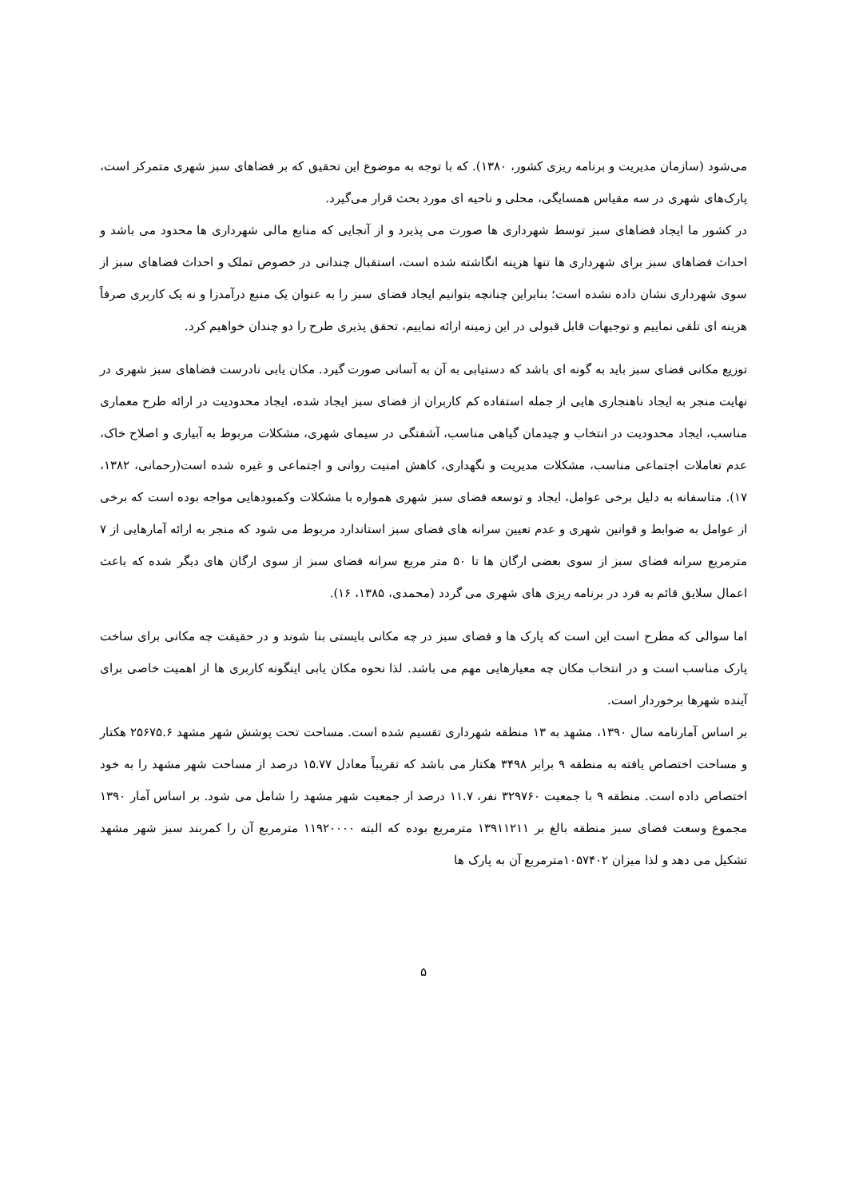می‌شود (سازمان مدیریت و برنامه ریزی کشور، ۱۳۸۰). که با توجه به موضوع این تحقیق که بر فضاهای سبز شهری متمرکز است، پارک‌های شهری در سه مقیاس همسایگی، محلی و ناحیه ای مورد بحث قرار می‌گیرد.
در کشور ما ایجاد فضاهای سبز توسط شهرداری ها صورت می پذیرد و از آنجایی که منابع مالی شهرداری ها محدود می باشد و احداث فضاهای سبز برای شهرداری ها تنها هزینه انگاشته شده است، استقبال چندانی در خصوص تملک و احداث فضاهای سبز از سوی شهرداری نشان داده نشده است؛ بنابراین چنانچه بتوانیم ایجاد فضای سبز را به عنوان یک منبع درآمدزا و نه یک کاربری صرفاً هزینه ای تلقی نماییم و توجیهات قابل قبولی در این زمینه ارائه نماییم، تحقق پذیری طرح را دو چندان خواهیم کرد.
توزیع مکانی فضای سبز باید به گونه ای باشد که دستیابی به آن به آسانی صورت گیرد. مکان یابی نادرست فضاهای سبز شهری در نهایت منجر به ایجاد ناهنجاری هایی از جمله استفاده کم کاربران از فضای سبز ایجاد شده، ایجاد محدودیت در ارائه طرح معماری مناسب، ایجاد محدودیت در انتخاب و چیدمان گیاهی مناسب، آشفتگی در سیمای شهری، مشکلات مربوط به آبیاری و اصلاح خاک، عدم تعاملات اجتماعی مناسب، مشکلات مدیریت و نگهداری، کاهش امنیت روانی و اجتماعی و غیره شده است(رحمانی، ۱۳۸۲، ۱۷). متاسفانه به دلیل برخی عوامل، ایجاد و توسعه فضای سبز شهری همواره با مشکلات وکمبودهایی مواجه بوده است که برخی از عوامل به ضوابط و قوانین شهری و عدم تعیین سرانه های فضای سبز استاندارد مربوط می شود که منجر به ارائه آمارهایی از ۷ مترمربع سرانه فضای سبز از سوی بعضی ارگان ها تا ۵۰ متر مربع سرانه فضای سبز از سوی ارگان های دیگر شده که باعث اعمال سلایق قائم به فرد در برنامه ریزی های شهری می گردد (محمدی، ۱۳۸۵، ۱۶).
اما سوالی که مطرح است این است که پارک ها و فضای سبز در چه مکانی بایستی بنا شوند و در حقیقت چه مکانی برای ساخت پارک مناسب است و در انتخاب مکان چه معیارهایی مهم می باشد. لذا نحوه مکان یابی اینگونه کاربری ها از اهمیت خاصی برای آینده شهرها برخوردار است.
بر اساس آمارنامه سال ۱۳۹۰، مشهد به ۱۳ منطقه شهرداری تقسیم شده است. مساحت تحت پوشش شهر مشهد ۲۵۶۷۵.۶ هکتار و مساحت اختصاص یافته به منطقه ۹ برابر ۳۴۹۸ هکتار می باشد که تقریباً معادل ۱۵.۷۷ درصد از مساحت شهر مشهد را به خود اختصاص داده است. منطقه ۹ با جمعیت ۳۲۹۷۶۰ نفر، ۱۱.۷ درصد از جمعیت شهر مشهد را شامل می شود. بر اساس آمار ۱۳۹۰ مجموع وسعت فضای سبز منطقه بالغ بر ۱۳۹۱۱۲۱۱ مترمربع بوده که البته ۱۱۹۲۰۰۰۰ مترمربع آن را کمربند سبز شهر مشهد تشکیل می دهد و لذا میزان ۱۰۵۷۴۰۲مترمربع آن به پارک ها
۵